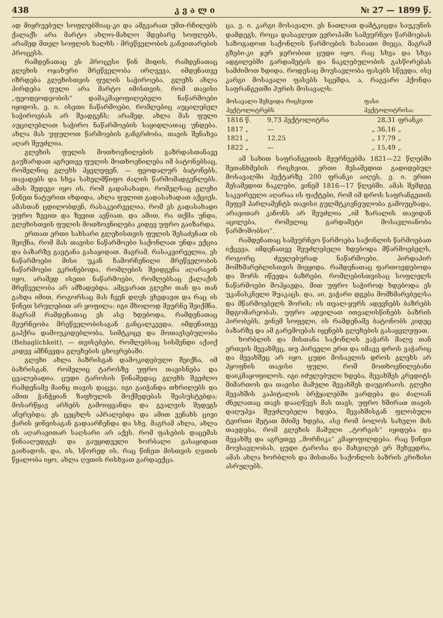438 კ ვ ა ლ ი № 27 — 1899 წ.
ად მიყრუებულ სოფლებშიაც-კი და ამგვარათ უმთ-რჩილებს ქალაქს არა მარტო ახლო-მახლო მდებარე სოფლებს, არამედ მთელ სოფლის ხალხს - მრეწველობის განვითარების პროცესს.
რამდენათაც ეს პროცესი წინ მიდის, რამდენათაც გლეხის ოჯახური მრეწველობა ირღვევა, იმდენათვე იზრდება გლეხისთვის ფულის საჭიროება. გლეხს ახლა ჰირდება ფული არა მარტო იმისთვის, რომ თავისი „ფეოდეოდეობის“ დამაკმაყოფილებელი ნაწარმოები იყიდოს, ე. ი. ისეთი ნაწარმოები, რომლებიც აუცილებელ საჭიროებას არ შეადგენს; არამედ, ახლა მას ფული აუცილებლათ საჭირო ნაწარმოების საყიდლათაც უნდება. ახლა მას უფულოთ წარმოების განგრძობა, თავის შენახვა აღარ შეუძლია.
გლეხის ფულის მოთხოვნილების გაზრდასთანავე გაუზარდათ აგრეთვე ფულის მოთხოვნილება იმ ბატონებსაც, რომელნიც გლეხს ჰყვლეფენ, — ფეოდალურ ბატონებს, თავადებს და სხვა სახელმწიფო ძალის წარმომადგენლებს. ამის შედეგი იყო ის, რომ გადასახადი, რომელსაც გლეხი წინეთ ნატურით იხდიდა, ახლა ფულით გადასახადათ აქციეს. ამასთან ცდილობდენ, რასაკვირველია, რომ ეს გადასახადი უფრო ზევით და ზევით აეწიათ, და ამით, რა თქმა უნდა, გლეხისთვის ფულის მოთხოვნილება კიდევ უფრო გაიზარდა.
ერთათ ერთი სახსარი გლეხისთვის ფულის შესაძენათ ის შეიქნა, რომ მას თავისი ნაწარმოები საქონლათ უნდა ექცია და ბაზარზე გაეტანა გასაყიდათ. მაგრამ, რასაკვირველია, ეს ნაწარმოები მისი უკან ჩამორჩენილი მრეწველობის ნაწარმოები ეკრინებოდა, რომლების შეიდგენა აღარავინ იყო, არამედ ისეთი ნაწარმოები, რომლებსაც ქალაქის მრეწველობა არ ამზადებდა. ამგვარათ გლეხი თან და თან გახდა იმით, როგორსაც მას ჩვენ დღეს ვხედავთ და რაც ის წინეთ სრულებით არ ყოფილა: იგი მხოლოდ მეურნე შეიქმნა. მაგრამ რამდენათაც ეს ასე ხდებოდა, რამდენათაც მეურნეობა მრეწველობისაგან განცალკევდა, იმდენათვე გაჰქრა დამოუკიდებლობა, სიმტკიცე და მოთავსებულობა (Behaglichkeit), — თვისებები, რომლებსაც სისმენდი აქაიქ კიდევ ამჩნევდა გლეხების ცხოვრებაში.
გლეხი ახლა ბაზრისგან დამოკიდებული შეიქნა, იმ ბაზრისგან, რომელიც ტაროსზე უფრო თავისნება და ცვალებადია. ცუდი ტაროსის წინაშედაც გლეხს შეეძლო რამდენამე მაინც თავის დაცვა. იგი გაიჭანდა თხრილებს და ამით ჭანჭყიან ზაფხულის მოქმედებას შეასუსტებდა; მოსარწყავ არხებს გამოიყვანდა და გვალვის შედეგს აჩერებდა; ეს ცეცხლს აპრალებდა და ამით ვენახს ცივი ქარის ყინვისაგან გადაარჩენდა და სხვ. მაგრამ ახლა, ახლა ის აღარავითარ საღსარი არ აქვს, რომ ფასების დაცემას წინააღუდგეს და გაუყიდველი ხორბალი გასაყიდათ გაიხადოს, და, ის, სწორედ ის, რაც წინეთ მისთვის ღვთის წყალობა იყო, ახლა ღვთის რისხვათ გარდაექცა.
ცა, ე. ი. კარგი მოსავალი. ეს ნათლათ დამტკიცდა საუკუნის დამდეგს, როცა დასავლეთ ევროპაში სამეურნეო წარმოებას საზოგადოთ საქონლის წარმოების ხასიათი მიეცა, მაგრამ გზები-კი ჯერ ჯერობით ცუდი იყო, რაც სხვა და სხვა ადგილებში გარდამეტის და ნაკლებულობის გასწორებას სამძიმოთ ხდიდა. როდესაც მოუსავლობა ფასებს სწევდა, ისე კარგი მოსავალი ფასებს სცემდა, ა, რაგვარი ჰქონდა საფრანგეთში პურის მოსავალს:
| მოსავალი შეხვიდა რიცხვით ჰექტოლიტრებს | | ფასი ჰექტოლიტრისა: | |
| --- | --- | --- | --- |
| 1816 წ. | 9,73 ჰექტოლიტრა | 28,31 | ფრანკი |
| 1817 „ | — | „ 36,16 | „ |
| 1821 „ | 12,25 | „ 17,79 | „ |
| 1822 „ | — | „ 15,49 | „ |
ამ სახით საფრანგეთის მეურნეებმა 1821—22 წლებში შეთანხმების რიცხვით, ერთი მესამედით გადიდებულ მოსავალში ჰექტარზე 200 ფრანკი აიღეს, ე. ი. ერთი მესამედით ნაკლები, ვინემ 1816—17 წლებში. ამას შემდეგ საკვირველი აღარაა ის ფაქტები, რომ იმ დროს საფრანგეთის მეფემ პარლამენტს თავისი გულმტკივნეულობა გამოუცხადა, არავითარ კანონს არ შეუძლია „იმ ზარალის თავიდან აცილება, რომელიც გარდამეტი მოსავლიანობა წარმოშობსო“.
რამდენათაც სამეურნეო წარმოება საქონლის წარმოებათ იქცევა, იმდენათვე შეუძლებელი ხდებოდა მწარმოებელს, როგორც ძველებურად ნაწარმოები, პირდაპირ მომხმარებლისთვის მიეყიდა. რამდენათაც ფართოვდებოდა და შორს იწევდა ბაზრები, რომლებისთვისაც სოფლელს ნაწარმოები მოჰყავდა, მით უფრო საჭიროდ ხდებოდა ეს უკანასკნელი შუაკაცს. და, აი, ვაჭარი დგება მომხმარებელსა და მწარმოებელს შორის; ის თვალ-ყურს ადევნებს ბაზრებს მდგომარეობას, უფრო ადვილათ ითვალისწინებს ბაზრის პირობებს, ვინემ სოფელი, ის რამდენამე ბატონობს კიდეც ბაზარზე და ამ გარემოებას იყენებს გლეხების გასაყვლეფათ.
ხორბლის და მისთანა საქონლის ვაჭარს მალე თან ერთვის მევახშეც, თუ პირველი ერთ და იმავე დროს ვაჭარიც და მევახშეც არ იყო. ცუდი მოსავლის დროს გლეხს არ ჰყოფნის თავისი ფული, რომ მოთხოვნილებანი დაიკმაყოფილოს. იგი იძულებული ხდება, მევახშეს კრედიტს მიმართოს და თავისი მამული მევახშეს დაუგირაოს. გლეხი მევახშის კაპიტალის ბრჭყალებში ვარდება და ძალიან ძნელათაც თავს დააღწევს მას თავს, უფრო ხშირათ თავის დაღუპვა შეუძლებელი ხდება, მევახშისგან ფლობული ტვირთი მეტათ მძიმე ხდება, ასე რომ ბოლოს სახელი მის თავდება, რომ გლეხის მამული „ტორგის“ იყიდება და მევახშე და აგრეთვე „მორჩიკა“ კმაყოფილდება. რაც წინეთ მოუსავლობას, ცუდი ტაროსა და მახვილებ ერ შეხვედრა, ამას ახლა ხორბლის და მისთანა საქონლის ბაზრის კრიზისი ასრულებს.